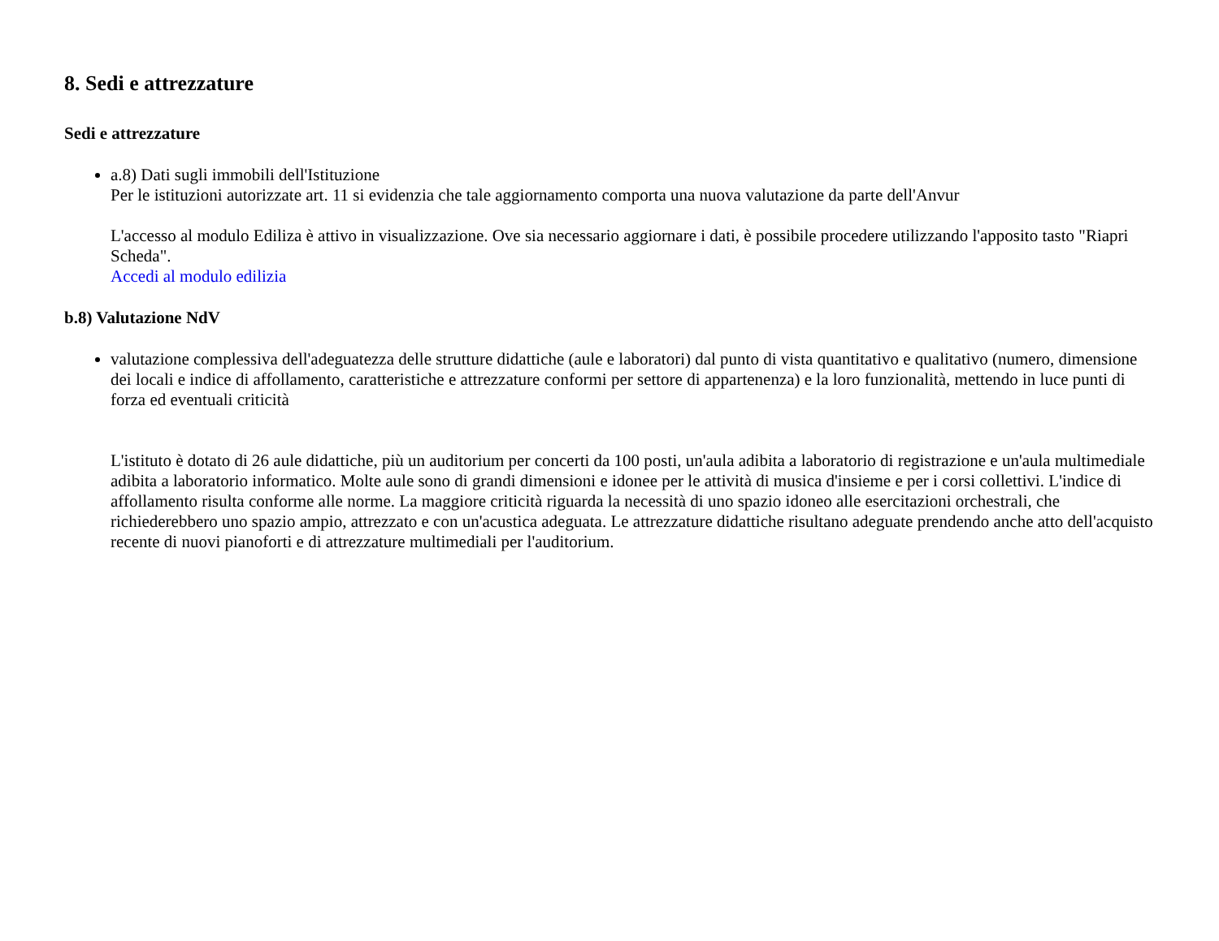8. Sedi e attrezzature
Sedi e attrezzature
a.8) Dati sugli immobili dell'Istituzione
Per le istituzioni autorizzate art. 11 si evidenzia che tale aggiornamento comporta una nuova valutazione da parte dell'Anvur
L'accesso al modulo Ediliza è attivo in visualizzazione. Ove sia necessario aggiornare i dati, è possibile procedere utilizzando l'apposito tasto "Riapri Scheda".
Accedi al modulo edilizia
b.8) Valutazione NdV
valutazione complessiva dell'adeguatezza delle strutture didattiche (aule e laboratori) dal punto di vista quantitativo e qualitativo (numero, dimensione dei locali e indice di affollamento, caratteristiche e attrezzature conformi per settore di appartenenza) e la loro funzionalità, mettendo in luce punti di forza ed eventuali criticità
L'istituto è dotato di 26 aule didattiche, più un auditorium per concerti da 100 posti, un'aula adibita a laboratorio di registrazione e un'aula multimediale adibita a laboratorio informatico. Molte aule sono di grandi dimensioni e idonee per le attività di musica d'insieme e per i corsi collettivi. L'indice di affollamento risulta conforme alle norme. La maggiore criticità riguarda la necessità di uno spazio idoneo alle esercitazioni orchestrali, che richiederebbero uno spazio ampio, attrezzato e con un'acustica adeguata. Le attrezzature didattiche risultano adeguate prendendo anche atto dell'acquisto recente di nuovi pianoforti e di attrezzature multimediali per l'auditorium.